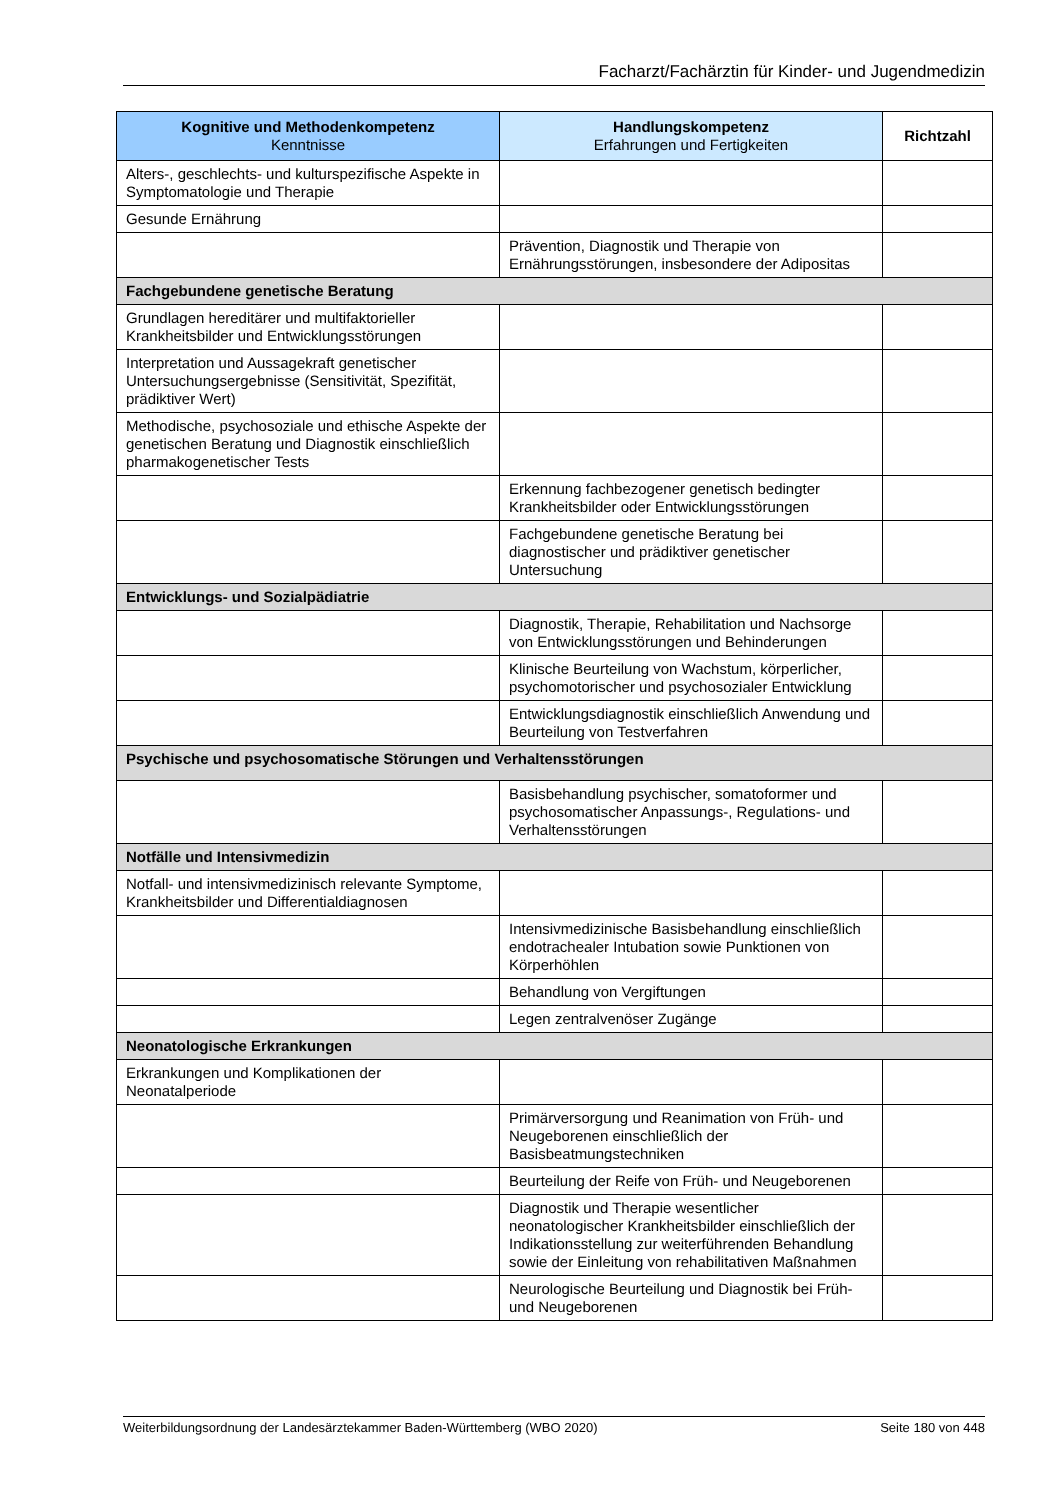Facharzt/Fachärztin für Kinder- und Jugendmedizin
| Kognitive und Methodenkompetenz Kenntnisse | Handlungskompetenz Erfahrungen und Fertigkeiten | Richtzahl |
| --- | --- | --- |
| Alters-, geschlechts- und kulturspezifische Aspekte in Symptomatologie und Therapie | | |
| Gesunde Ernährung | | |
| | Prävention, Diagnostik und Therapie von Ernährungsstörungen, insbesondere der Adipositas | |
| Fachgebundene genetische Beratung | | |
| Grundlagen hereditärer und multifaktorieller Krankheitsbilder und Entwicklungsstörungen | | |
| Interpretation und Aussagekraft genetischer Untersuchungsergebnisse (Sensitivität, Spezifität, prädiktiver Wert) | | |
| Methodische, psychosoziale und ethische Aspekte der genetischen Beratung und Diagnostik einschließlich pharmakogenetischer Tests | | |
| | Erkennung fachbezogener genetisch bedingter Krankheitsbilder oder Entwicklungsstörungen | |
| | Fachgebundene genetische Beratung bei diagnostischer und prädiktiver genetischer Untersuchung | |
| Entwicklungs- und Sozialpädiatrie | | |
| | Diagnostik, Therapie, Rehabilitation und Nachsorge von Entwicklungsstörungen und Behinderungen | |
| | Klinische Beurteilung von Wachstum, körperlicher, psychomotorischer und psychosozialer Entwicklung | |
| | Entwicklungsdiagnostik einschließlich Anwendung und Beurteilung von Testverfahren | |
| Psychische und psychosomatische Störungen und Verhaltensstörungen | | |
| | Basisbehandlung psychischer, somatoformer und psychosomatischer Anpassungs-, Regulations- und Verhaltensstörungen | |
| Notfälle und Intensivmedizin | | |
| Notfall- und intensivmedizinisch relevante Symptome, Krankheitsbilder und Differentialdiagnosen | | |
| | Intensivmedizinische Basisbehandlung einschließlich endotrachealer Intubation sowie Punktionen von Körperhöhlen | |
| | Behandlung von Vergiftungen | |
| | Legen zentralvenöser Zugänge | |
| Neonatologische Erkrankungen | | |
| Erkrankungen und Komplikationen der Neonatalperiode | | |
| | Primärversorgung und Reanimation von Früh- und Neugeborenen einschließlich der Basisbeatmungstechniken | |
| | Beurteilung der Reife von Früh- und Neugeborenen | |
| | Diagnostik und Therapie wesentlicher neonatologischer Krankheitsbilder einschließlich der Indikationsstellung zur weiterführenden Behandlung sowie der Einleitung von rehabilitativen Maßnahmen | |
| | Neurologische Beurteilung und Diagnostik bei Früh- und Neugeborenen | |
Weiterbildungsordnung der Landesärztekammer Baden-Württemberg (WBO 2020) Seite 180 von 448